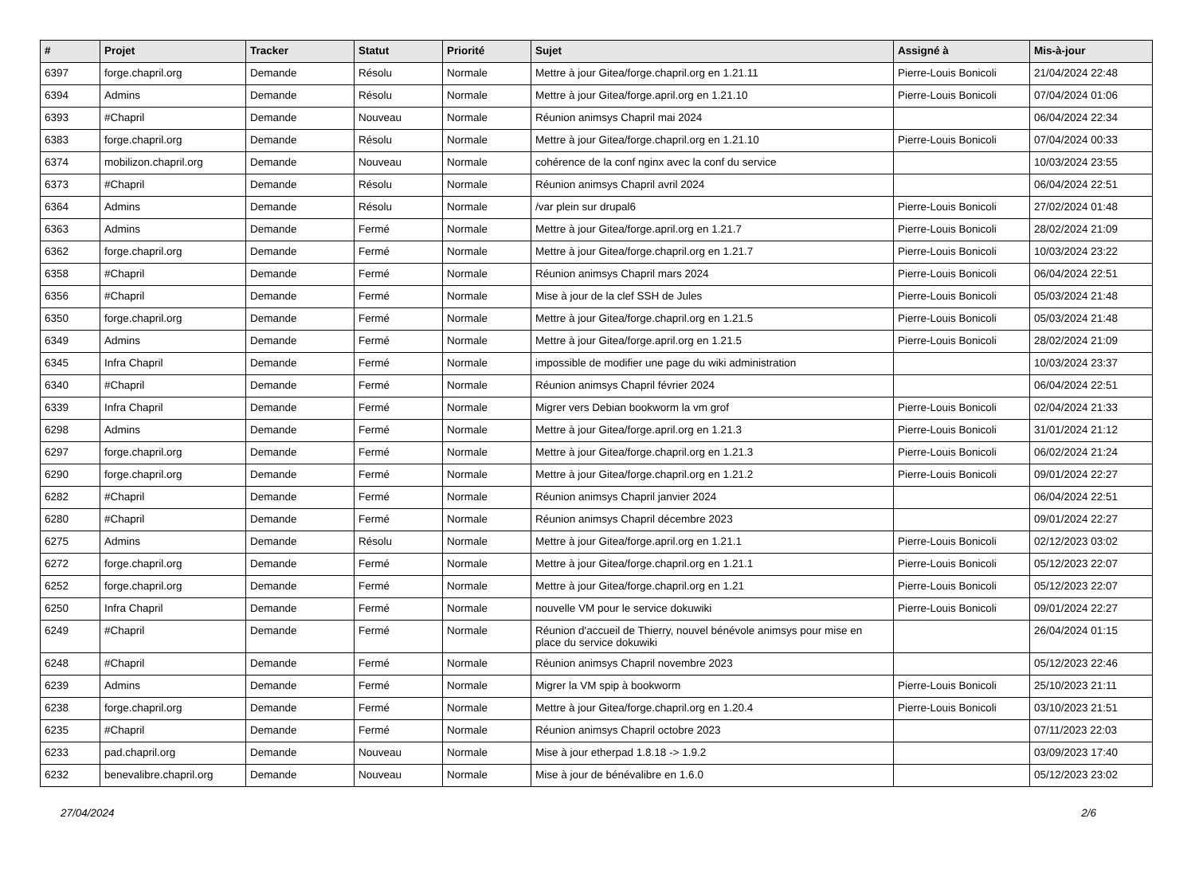| # | Projet | Tracker | Statut | Priorité | Sujet | Assigné à | Mis-à-jour |
| --- | --- | --- | --- | --- | --- | --- | --- |
| 6397 | forge.chapril.org | Demande | Résolu | Normale | Mettre à jour Gitea/forge.chapril.org en 1.21.11 | Pierre-Louis Bonicoli | 21/04/2024 22:48 |
| 6394 | Admins | Demande | Résolu | Normale | Mettre à jour Gitea/forge.april.org en 1.21.10 | Pierre-Louis Bonicoli | 07/04/2024 01:06 |
| 6393 | #Chapril | Demande | Nouveau | Normale | Réunion animsys Chapril mai 2024 | | 06/04/2024 22:34 |
| 6383 | forge.chapril.org | Demande | Résolu | Normale | Mettre à jour Gitea/forge.chapril.org en 1.21.10 | Pierre-Louis Bonicoli | 07/04/2024 00:33 |
| 6374 | mobilizon.chapril.org | Demande | Nouveau | Normale | cohérence de la conf nginx avec la conf du service | | 10/03/2024 23:55 |
| 6373 | #Chapril | Demande | Résolu | Normale | Réunion animsys Chapril avril 2024 | | 06/04/2024 22:51 |
| 6364 | Admins | Demande | Résolu | Normale | /var plein sur drupal6 | Pierre-Louis Bonicoli | 27/02/2024 01:48 |
| 6363 | Admins | Demande | Fermé | Normale | Mettre à jour Gitea/forge.april.org en 1.21.7 | Pierre-Louis Bonicoli | 28/02/2024 21:09 |
| 6362 | forge.chapril.org | Demande | Fermé | Normale | Mettre à jour Gitea/forge.chapril.org en 1.21.7 | Pierre-Louis Bonicoli | 10/03/2024 23:22 |
| 6358 | #Chapril | Demande | Fermé | Normale | Réunion animsys Chapril mars 2024 | Pierre-Louis Bonicoli | 06/04/2024 22:51 |
| 6356 | #Chapril | Demande | Fermé | Normale | Mise à jour de la clef SSH de Jules | Pierre-Louis Bonicoli | 05/03/2024 21:48 |
| 6350 | forge.chapril.org | Demande | Fermé | Normale | Mettre à jour Gitea/forge.chapril.org en 1.21.5 | Pierre-Louis Bonicoli | 05/03/2024 21:48 |
| 6349 | Admins | Demande | Fermé | Normale | Mettre à jour Gitea/forge.april.org en 1.21.5 | Pierre-Louis Bonicoli | 28/02/2024 21:09 |
| 6345 | Infra Chapril | Demande | Fermé | Normale | impossible de modifier une page du wiki administration | | 10/03/2024 23:37 |
| 6340 | #Chapril | Demande | Fermé | Normale | Réunion animsys Chapril février 2024 | | 06/04/2024 22:51 |
| 6339 | Infra Chapril | Demande | Fermé | Normale | Migrer vers Debian bookworm la vm grof | Pierre-Louis Bonicoli | 02/04/2024 21:33 |
| 6298 | Admins | Demande | Fermé | Normale | Mettre à jour Gitea/forge.april.org en 1.21.3 | Pierre-Louis Bonicoli | 31/01/2024 21:12 |
| 6297 | forge.chapril.org | Demande | Fermé | Normale | Mettre à jour Gitea/forge.chapril.org en 1.21.3 | Pierre-Louis Bonicoli | 06/02/2024 21:24 |
| 6290 | forge.chapril.org | Demande | Fermé | Normale | Mettre à jour Gitea/forge.chapril.org en 1.21.2 | Pierre-Louis Bonicoli | 09/01/2024 22:27 |
| 6282 | #Chapril | Demande | Fermé | Normale | Réunion animsys Chapril janvier 2024 | | 06/04/2024 22:51 |
| 6280 | #Chapril | Demande | Fermé | Normale | Réunion animsys Chapril décembre 2023 | | 09/01/2024 22:27 |
| 6275 | Admins | Demande | Résolu | Normale | Mettre à jour Gitea/forge.april.org en 1.21.1 | Pierre-Louis Bonicoli | 02/12/2023 03:02 |
| 6272 | forge.chapril.org | Demande | Fermé | Normale | Mettre à jour Gitea/forge.chapril.org en 1.21.1 | Pierre-Louis Bonicoli | 05/12/2023 22:07 |
| 6252 | forge.chapril.org | Demande | Fermé | Normale | Mettre à jour Gitea/forge.chapril.org en 1.21 | Pierre-Louis Bonicoli | 05/12/2023 22:07 |
| 6250 | Infra Chapril | Demande | Fermé | Normale | nouvelle VM pour le service dokuwiki | Pierre-Louis Bonicoli | 09/01/2024 22:27 |
| 6249 | #Chapril | Demande | Fermé | Normale | Réunion d'accueil de Thierry, nouvel bénévole animsys pour mise en place du service dokuwiki | | 26/04/2024 01:15 |
| 6248 | #Chapril | Demande | Fermé | Normale | Réunion animsys Chapril novembre 2023 | | 05/12/2023 22:46 |
| 6239 | Admins | Demande | Fermé | Normale | Migrer la VM spip à bookworm | Pierre-Louis Bonicoli | 25/10/2023 21:11 |
| 6238 | forge.chapril.org | Demande | Fermé | Normale | Mettre à jour Gitea/forge.chapril.org en 1.20.4 | Pierre-Louis Bonicoli | 03/10/2023 21:51 |
| 6235 | #Chapril | Demande | Fermé | Normale | Réunion animsys Chapril octobre 2023 | | 07/11/2023 22:03 |
| 6233 | pad.chapril.org | Demande | Nouveau | Normale | Mise à jour etherpad 1.8.18 -> 1.9.2 | | 03/09/2023 17:40 |
| 6232 | benevalibre.chapril.org | Demande | Nouveau | Normale | Mise à jour de bénévalibre en 1.6.0 | | 05/12/2023 23:02 |
27/04/2024 2/6